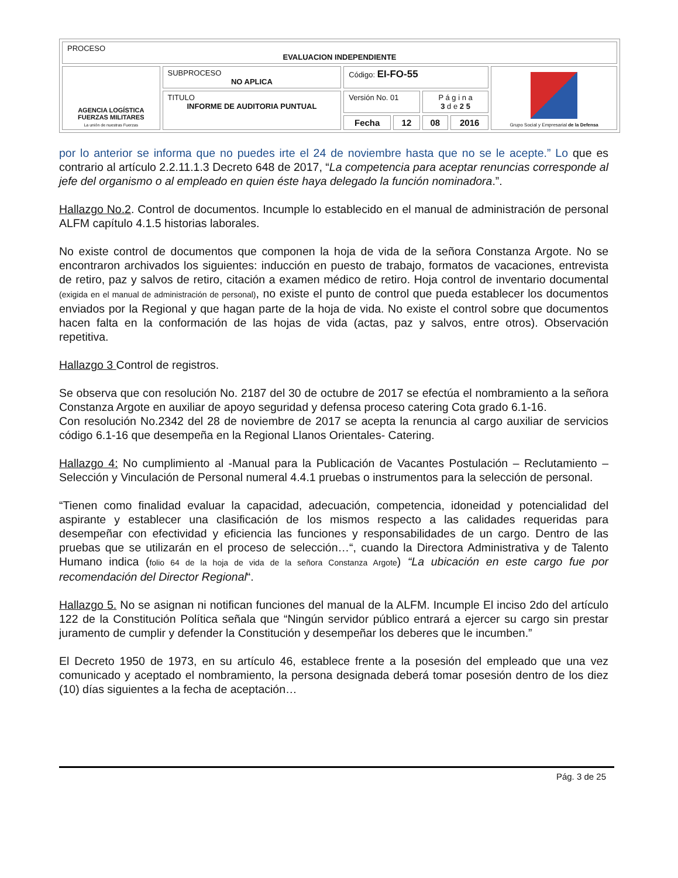| PROCESO EVALUACION INDEPENDIENTE | | | | | | |
| AGENCIA LOGÍSTICA FUERZAS MILITARES La unión de nuestras Fuerzas | SUBPROCESO NO APLICA | Código: EI-FO-55 | | | | Grupo Social y Empresarial de la Defensa |
| | TITULO INFORME DE AUDITORIA PUNTUAL | Versión No. 01 | | P á g i n a 3 d e 2 5 | | |
| | | Fecha | 12 | 08 | 2016 | |
por lo anterior se informa que no puedes irte el 24 de noviembre hasta que no se le acepte.” Lo que es contrario al artículo 2.2.11.1.3 Decreto 648 de 2017, “La competencia para aceptar renuncias corresponde al jefe del organismo o al empleado en quien éste haya delegado la función nominadora.”.
Hallazgo No.2. Control de documentos. Incumple lo establecido en el manual de administración de personal ALFM capítulo 4.1.5 historias laborales.
No existe control de documentos que componen la hoja de vida de la señora Constanza Argote. No se encontraron archivados los siguientes: inducción en puesto de trabajo, formatos de vacaciones, entrevista de retiro, paz y salvos de retiro, citación a examen médico de retiro. Hoja control de inventario documental (exigida en el manual de administración de personal), no existe el punto de control que pueda establecer los documentos enviados por la Regional y que hagan parte de la hoja de vida. No existe el control sobre que documentos hacen falta en la conformación de las hojas de vida (actas, paz y salvos, entre otros). Observación repetitiva.
Hallazgo 3 Control de registros.
Se observa que con resolución No. 2187 del 30 de octubre de 2017 se efectúa el nombramiento a la señora Constanza Argote en auxiliar de apoyo seguridad y defensa proceso catering Cota grado 6.1-16.
Con resolución No.2342 del 28 de noviembre de 2017 se acepta la renuncia al cargo auxiliar de servicios código 6.1-16 que desempeña en la Regional Llanos Orientales- Catering.
Hallazgo 4: No cumplimiento al -Manual para la Publicación de Vacantes Postulación – Reclutamiento – Selección y Vinculación de Personal numeral 4.4.1 pruebas o instrumentos para la selección de personal.
“Tienen como finalidad evaluar la capacidad, adecuación, competencia, idoneidad y potencialidad del aspirante y establecer una clasificación de los mismos respecto a las calidades requeridas para desempeñar con efectividad y eficiencia las funciones y responsabilidades de un cargo. Dentro de las pruebas que se utilizarán en el proceso de selección…“, cuando la Directora Administrativa y de Talento Humano indica (folio 64 de la hoja de vida de la señora Constanza Argote) “La ubicación en este cargo fue por recomendación del Director Regional“.
Hallazgo 5. No se asignan ni notifican funciones del manual de la ALFM. Incumple El inciso 2do del artículo 122 de la Constitución Política señala que “Ningún servidor público entrará a ejercer su cargo sin prestar juramento de cumplir y defender la Constitución y desempeñar los deberes que le incumben.”
El Decreto 1950 de 1973, en su artículo 46, establece frente a la posesión del empleado que una vez comunicado y aceptado el nombramiento, la persona designada deberá tomar posesión dentro de los diez (10) días siguientes a la fecha de aceptación…
Pág. 3 de 25